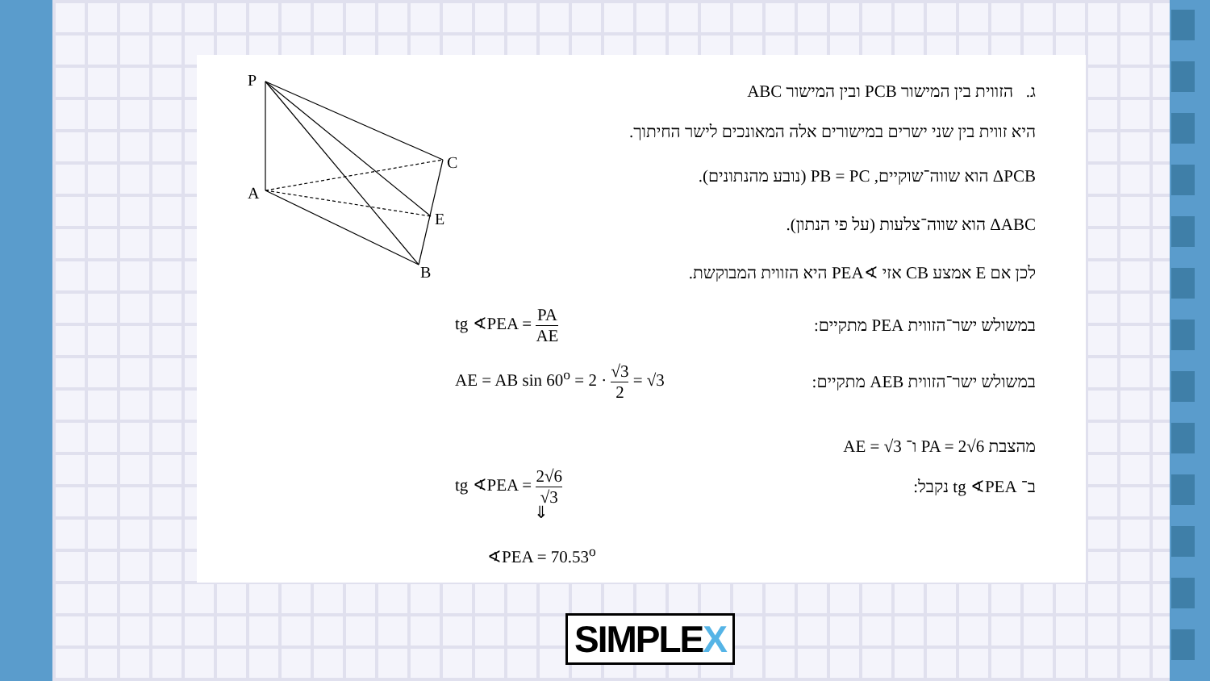P
C
A
E
B
ג. הזווית בין המישור PCB ובין המישור ABC
היא זווית בין שני ישרים במישורים אלה המאונכים לישר החיתוך.
ΔPCB הוא שווה־שוקיים, PB = PC (נובע מהנתונים).
ΔABC הוא שווה־צלעות (על פי הנתון).
לכן אם E אמצע CB אזי ∢PEA היא הזווית המבוקשת.
במשולש ישר־הזווית PEA מתקיים: tg ∢PEA = PA AE
במשולש ישר־הזווית AEB מתקיים: AE = AB sin 60<sup>o</sup> = 2 · √3 2 = √3
מהצבת PA = 2√6 ו־ AE = √3
ב־ tg ∢PEA נקבל: tg ∢PEA = 2√6 √3
⇓
∢PEA = 70.53<sup>o</sup>
SIMPLEX